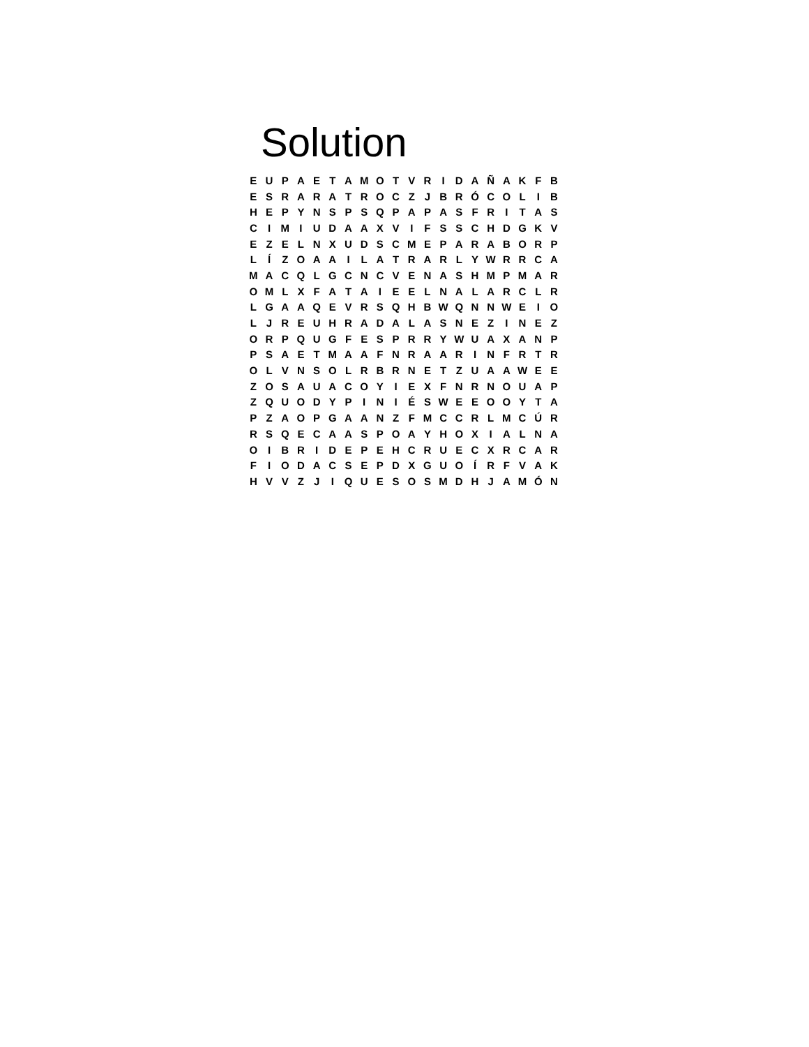Solution
| E | U | P | A | E | T | A | M | O | T | V | R | I | D | A | Ñ | A | K | F | B |
| E | S | R | A | R | A | T | R | O | C | Z | J | B | R | Ó | C | O | L | I | B |
| H | E | P | Y | N | S | P | S | Q | P | A | P | A | S | F | R | I | T | A | S |
| C | I | M | I | U | D | A | A | X | V | I | F | S | S | C | H | D | G | K | V |
| E | Z | E | L | N | X | U | D | S | C | M | E | P | A | R | A | B | O | R | P |
| L | Í | Z | O | A | A | I | L | A | T | R | A | R | L | Y | W | R | R | C | A |
| M | A | C | Q | L | G | C | N | C | V | E | N | A | S | H | M | P | M | A | R |
| O | M | L | X | F | A | T | A | I | E | E | L | N | A | L | A | R | C | L | R |
| L | G | A | A | Q | E | V | R | S | Q | H | B | W | Q | N | N | W | E | I | O |
| L | J | R | E | U | H | R | A | D | A | L | A | S | N | E | Z | I | N | E | Z |
| O | R | P | Q | U | G | F | E | S | P | R | R | Y | W | U | A | X | A | N | P |
| P | S | A | E | T | M | A | A | F | N | R | A | A | R | I | N | F | R | T | R |
| O | L | V | N | S | O | L | R | B | R | N | E | T | Z | U | A | A | W | E | E |
| Z | O | S | A | U | A | C | O | Y | I | E | X | F | N | R | N | O | U | A | P |
| Z | Q | U | O | D | Y | P | I | N | I | É | S | W | E | E | O | O | Y | T | A |
| P | Z | A | O | P | G | A | A | N | Z | F | M | C | C | R | L | M | C | Ú | R |
| R | S | Q | E | C | A | A | S | P | O | A | Y | H | O | X | I | A | L | N | A |
| O | I | B | R | I | D | E | P | E | H | C | R | U | E | C | X | R | C | A | R |
| F | I | O | D | A | C | S | E | P | D | X | G | U | O | Í | R | F | V | A | K |
| H | V | V | Z | J | I | Q | U | E | S | O | S | M | D | H | J | A | M | Ó | N |